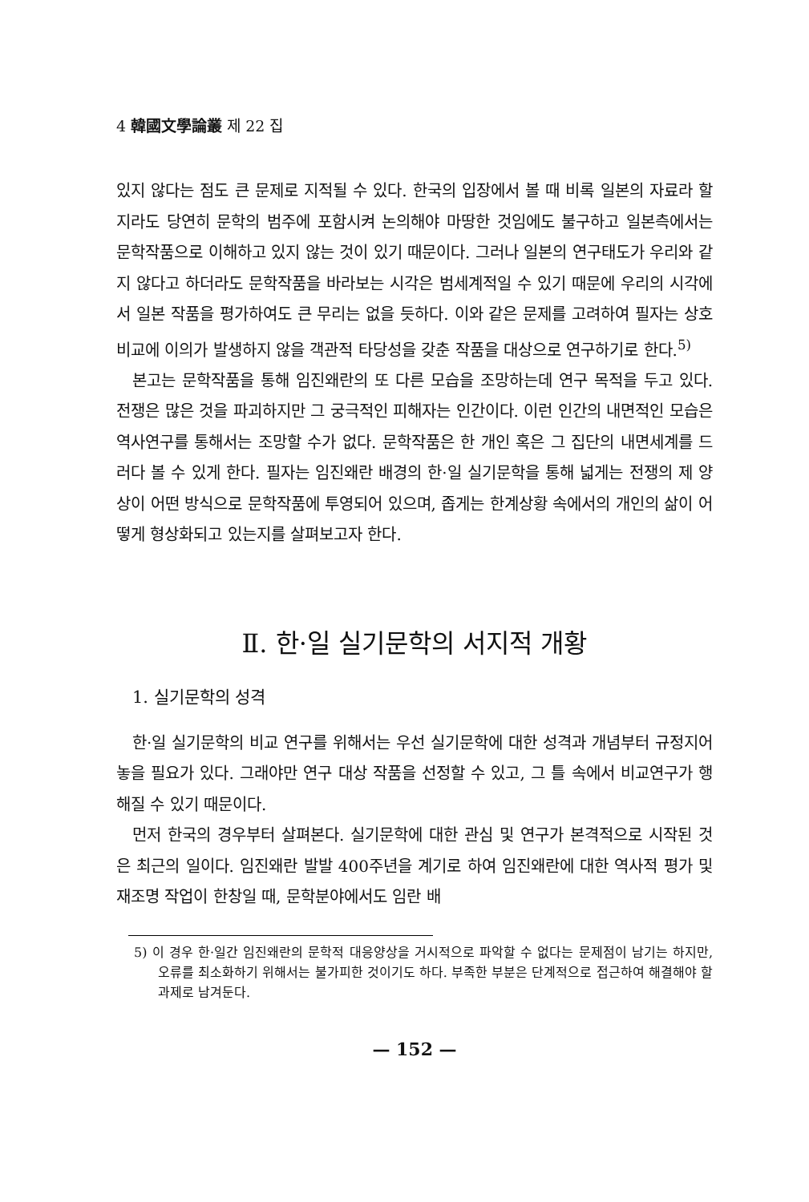4 韓國文學論叢 제 22 집
있지 않다는 점도 큰 문제로 지적될 수 있다. 한국의 입장에서 볼 때 비록 일본의 자료라 할지라도 당연히 문학의 범주에 포함시켜 논의해야 마땅한 것임에도 불구하고 일본측에서는 문학작품으로 이해하고 있지 않는 것이 있기 때문이다. 그러나 일본의 연구태도가 우리와 같지 않다고 하더라도 문학작품을 바라보는 시각은 범세계적일 수 있기 때문에 우리의 시각에서 일본 작품을 평가하여도 큰 무리는 없을 듯하다. 이와 같은 문제를 고려하여 필자는 상호 비교에 이의가 발생하지 않을 객관적 타당성을 갖춘 작품을 대상으로 연구하기로 한다.<sup>5)</sup>
본고는 문학작품을 통해 임진왜란의 또 다른 모습을 조망하는데 연구 목적을 두고 있다. 전쟁은 많은 것을 파괴하지만 그 궁극적인 피해자는 인간이다. 이런 인간의 내면적인 모습은 역사연구를 통해서는 조망할 수가 없다. 문학작품은 한 개인 혹은 그 집단의 내면세계를 드러다 볼 수 있게 한다. 필자는 임진왜란 배경의 한·일 실기문학을 통해 넓게는 전쟁의 제 양상이 어떤 방식으로 문학작품에 투영되어 있으며, 좁게는 한계상황 속에서의 개인의 삶이 어떻게 형상화되고 있는지를 살펴보고자 한다.
Ⅱ. 한·일 실기문학의 서지적 개황
1. 실기문학의 성격
한·일 실기문학의 비교 연구를 위해서는 우선 실기문학에 대한 성격과 개념부터 규정지어 놓을 필요가 있다. 그래야만 연구 대상 작품을 선정할 수 있고, 그 틀 속에서 비교연구가 행해질 수 있기 때문이다.
먼저 한국의 경우부터 살펴본다. 실기문학에 대한 관심 및 연구가 본격적으로 시작된 것은 최근의 일이다. 임진왜란 발발 400주년을 계기로 하여 임진왜란에 대한 역사적 평가 및 재조명 작업이 한창일 때, 문학분야에서도 임란 배
5) 이 경우 한·일간 임진왜란의 문학적 대응양상을 거시적으로 파악할 수 없다는 문제점이 남기는 하지만, 오류를 최소화하기 위해서는 불가피한 것이기도 하다. 부족한 부분은 단계적으로 접근하여 해결해야 할 과제로 남겨둔다.
— 152 —